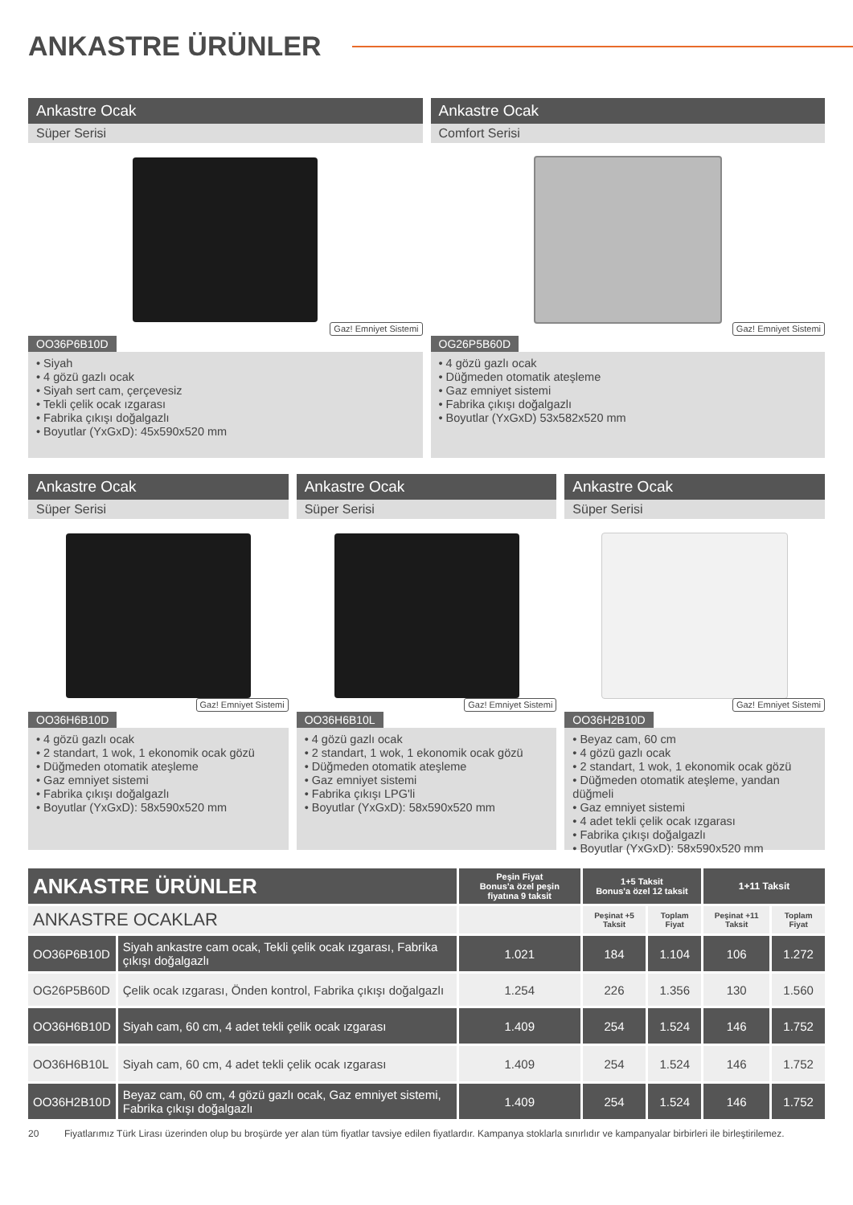ANKASTRE ÜRÜNLER
Ankastre Ocak
Süper Serisi
Gaz! Emniyet Sistemi
OO36P6B10D
• Siyah
• 4 gözü gazlı ocak
• Siyah sert cam, çerçevesiz
• Tekli çelik ocak ızgarası
• Fabrika çıkışı doğalgazlı
• Boyutlar (YxGxD): 45x590x520 mm
Ankastre Ocak
Comfort Serisi
Gaz! Emniyet Sistemi
OG26P5B60D
• 4 gözü gazlı ocak
• Düğmeden otomatik ateşleme
• Gaz emniyet sistemi
• Fabrika çıkışı doğalgazlı
• Boyutlar (YxGxD) 53x582x520 mm
Ankastre Ocak
Süper Serisi
Gaz! Emniyet Sistemi
OO36H6B10D
• 4 gözü gazlı ocak
• 2 standart, 1 wok, 1 ekonomik ocak gözü
• Düğmeden otomatik ateşleme
• Gaz emniyet sistemi
• Fabrika çıkışı doğalgazlı
• Boyutlar (YxGxD): 58x590x520 mm
Ankastre Ocak
Süper Serisi
Gaz! Emniyet Sistemi
OO36H6B10L
• 4 gözü gazlı ocak
• 2 standart, 1 wok, 1 ekonomik ocak gözü
• Düğmeden otomatik ateşleme
• Gaz emniyet sistemi
• Fabrika çıkışı LPG'li
• Boyutlar (YxGxD): 58x590x520 mm
Ankastre Ocak
Süper Serisi
Gaz! Emniyet Sistemi
OO36H2B10D
• Beyaz cam, 60 cm
• 4 gözü gazlı ocak
• 2 standart, 1 wok, 1 ekonomik ocak gözü
• Düğmeden otomatik ateşleme, yandan düğmeli
• Gaz emniyet sistemi
• 4 adet tekli çelik ocak ızgarası
• Fabrika çıkışı doğalgazlı
• Boyutlar (YxGxD): 58x590x520 mm
| ANKASTRE ÜRÜNLER | | Peşin Fiyat Bonus'a özel peşin fiyatına 9 taksit | 1+5 Taksit Bonus'a özel 12 taksit | | 1+11 Taksit | |
| --- | --- | --- | --- | --- | --- | --- |
| ANKASTRE OCAKLAR | | | Peşinat +5 Taksit | Toplam Fiyat | Peşinat +11 Taksit | Toplam Fiyat |
| OO36P6B10D | Siyah ankastre cam ocak, Tekli çelik ocak ızgarası, Fabrika çıkışı doğalgazlı | 1.021 | 184 | 1.104 | 106 | 1.272 |
| OG26P5B60D | Çelik ocak ızgarası, Önden kontrol, Fabrika çıkışı doğalgazlı | 1.254 | 226 | 1.356 | 130 | 1.560 |
| OO36H6B10D | Siyah cam, 60 cm, 4 adet tekli çelik ocak ızgarası | 1.409 | 254 | 1.524 | 146 | 1.752 |
| OO36H6B10L | Siyah cam, 60 cm, 4 adet tekli çelik ocak ızgarası | 1.409 | 254 | 1.524 | 146 | 1.752 |
| OO36H2B10D | Beyaz cam, 60 cm, 4 gözü gazlı ocak, Gaz emniyet sistemi, Fabrika çıkışı doğalgazlı | 1.409 | 254 | 1.524 | 146 | 1.752 |
20 Fiyatlarımız Türk Lirası üzerinden olup bu broşürde yer alan tüm fiyatlar tavsiye edilen fiyatlardır. Kampanya stoklarla sınırlıdır ve kampanyalar birbirleri ile birleştirilemez.